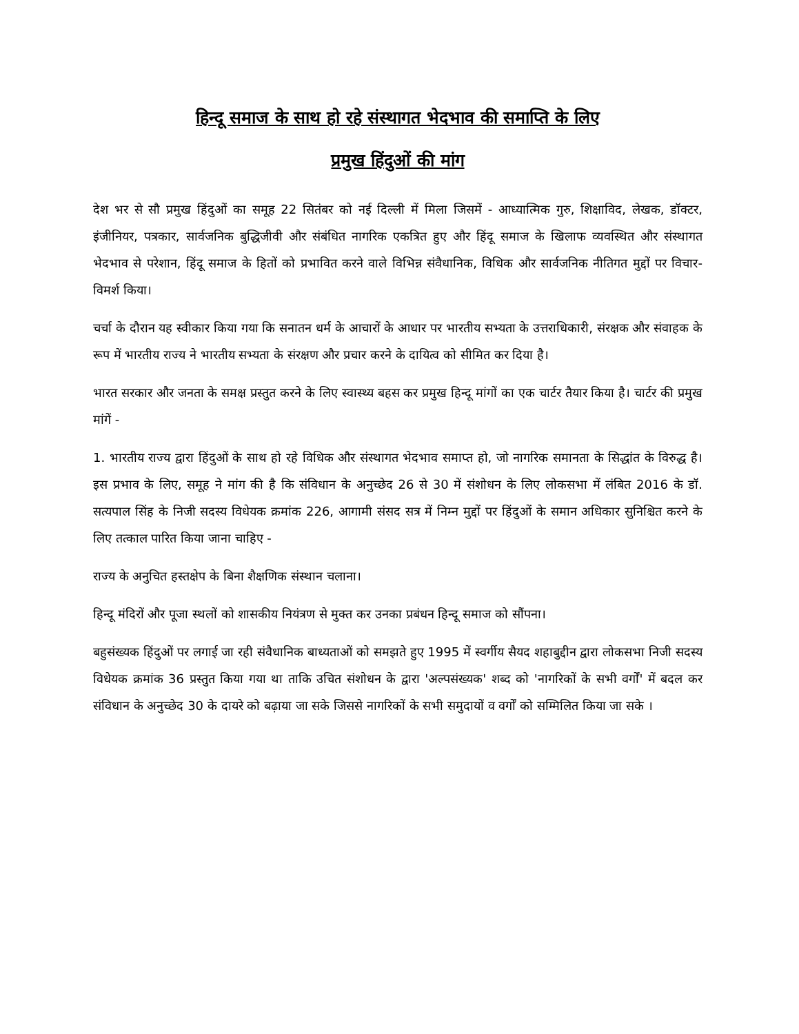हिन्दू समाज के साथ हो रहे संस्थागत भेदभाव की समाप्ति के लिए
प्रमुख हिंदुओं की मांग
देश भर से सौ प्रमुख हिंदुओं का समूह 22 सितंबर को नई दिल्ली में मिला जिसमें - आध्यात्मिक गुरु, शिक्षाविद, लेखक, डॉक्टर, इंजीनियर, पत्रकार, सार्वजनिक बुद्धिजीवी और संबंधित नागरिक एकत्रित हुए और हिंदू समाज के खिलाफ व्यवस्थित और संस्थागत भेदभाव से परेशान, हिंदू समाज के हितों को प्रभावित करने वाले विभिन्न संवैधानिक, विधिक और सार्वजनिक नीतिगत मुद्दों पर विचार-विमर्श किया।
चर्चा के दौरान यह स्वीकार किया गया कि सनातन धर्म के आचारों के आधार पर भारतीय सभ्यता के उत्तराधिकारी, संरक्षक और संवाहक के रूप में भारतीय राज्य ने भारतीय सभ्यता के संरक्षण और प्रचार करने के दायित्व को सीमित कर दिया है।
भारत सरकार और जनता के समक्ष प्रस्तुत करने के लिए स्वास्थ्य बहस कर प्रमुख हिन्दू मांगों का एक चार्टर तैयार किया है। चार्टर की प्रमुख मांगें -
1. भारतीय राज्य द्वारा हिंदुओं के साथ हो रहे विधिक और संस्थागत भेदभाव समाप्त हो, जो नागरिक समानता के सिद्धांत के विरुद्ध है। इस प्रभाव के लिए, समूह ने मांग की है कि संविधान के अनुच्छेद 26 से 30 में संशोधन के लिए लोकसभा में लंबित 2016 के डॉ. सत्यपाल सिंह के निजी सदस्य विधेयक क्रमांक 226, आगामी संसद सत्र में निम्न मुद्दों पर हिंदुओं के समान अधिकार सुनिश्चित करने के लिए तत्काल पारित किया जाना चाहिए -
राज्य के अनुचित हस्तक्षेप के बिना शैक्षणिक संस्थान चलाना।
हिन्दू मंदिरों और पूजा स्थलों को शासकीय नियंत्रण से मुक्त कर उनका प्रबंधन हिन्दू समाज को सौंपना।
बहुसंख्यक हिंदुओं पर लगाई जा रही संवैधानिक बाध्यताओं को समझते हुए 1995 में स्वर्गीय सैयद शहाबुद्दीन द्वारा लोकसभा निजी सदस्य विधेयक क्रमांक 36 प्रस्तुत किया गया था ताकि उचित संशोधन के द्वारा 'अल्पसंख्यक' शब्द को 'नागरिकों के सभी वर्गों' में बदल कर संविधान के अनुच्छेद 30 के दायरे को बढ़ाया जा सके जिससे नागरिकों के सभी समुदायों व वर्गों को सम्मिलित किया जा सके ।